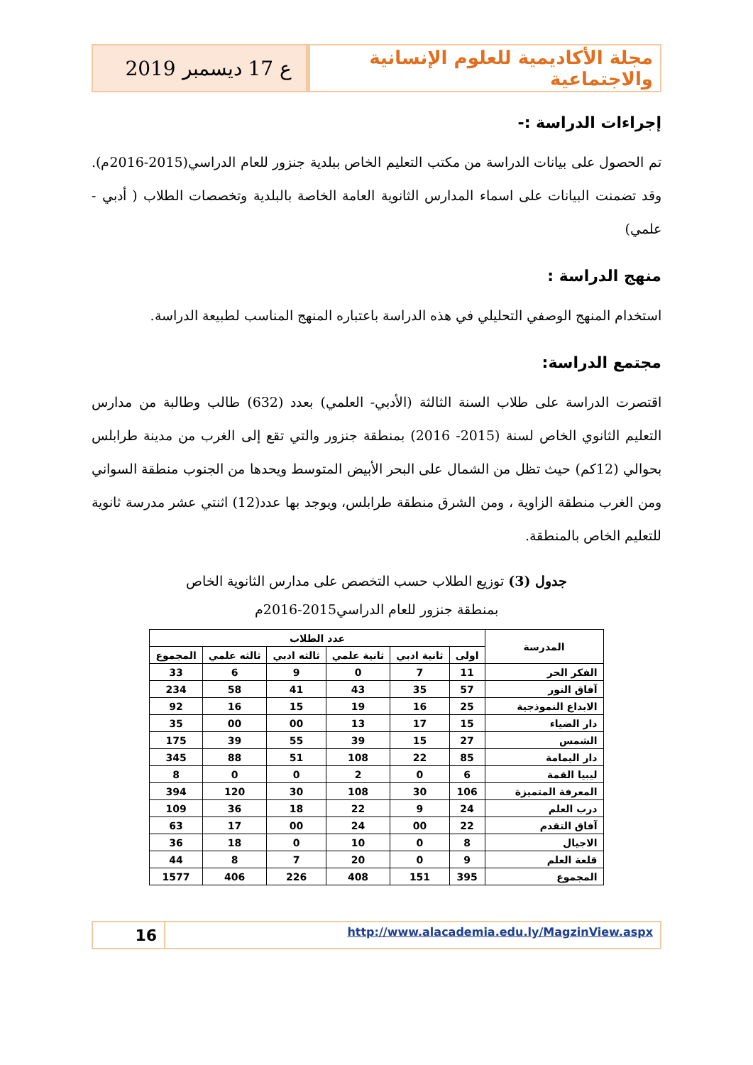مجلة الأكاديمية للعلوم الإنسانية والاجتماعية
ع 17 ديسمبر 2019
إجراءات الدراسة :-
تم الحصول على بيانات الدراسة من مكتب التعليم الخاص ببلدية جنزور للعام الدراسي(2015-2016م). وقد تضمنت البيانات على اسماء المدارس الثانوية العامة الخاصة بالبلدية وتخصصات الطلاب ( أدبي - علمي)
منهج الدراسة :
استخدام المنهج الوصفي التحليلي في هذه الدراسة باعتباره المنهج المناسب لطبيعة الدراسة.
مجتمع الدراسة:
اقتصرت الدراسة على طلاب السنة الثالثة (الأدبي- العلمي) بعدد (632) طالب وطالبة من مدارس التعليم الثانوي الخاص لسنة (2015- 2016) بمنطقة جنزور والتي تقع إلى الغرب من مدينة طرابلس بحوالي (12كم) حيث تظل من الشمال على البحر الأبيض المتوسط ويحدها من الجنوب منطقة السواني ومن الغرب منطقة الزاوية ، ومن الشرق منطقة طرابلس، ويوجد بها عدد(12) اثنتي عشر مدرسة ثانوية للتعليم الخاص بالمنطقة.
جدول (3) توزيع الطلاب حسب التخصص على مدارس الثانوية الخاص
بمنطقة جنزور للعام الدراسي2015-2016م
| المدرسة | عدد الطلاب | | | | | |
| --- | --- | --- | --- | --- | --- | --- |
| | اولى | ثانية ادبي | ثانية علمي | ثالثه ادبي | ثالثه علمي | المجموع |
| الفكر الحر | 11 | 7 | 0 | 9 | 6 | 33 |
| آفاق النور | 57 | 35 | 43 | 41 | 58 | 234 |
| الابداع النموذجية | 25 | 16 | 19 | 15 | 16 | 92 |
| دار الضياء | 15 | 17 | 13 | 00 | 00 | 35 |
| الشمس | 27 | 15 | 39 | 55 | 39 | 175 |
| دار اليمامة | 85 | 22 | 108 | 51 | 88 | 345 |
| ليبيا القمة | 6 | 0 | 2 | 0 | 0 | 8 |
| المعرفة المتميزة | 106 | 30 | 108 | 30 | 120 | 394 |
| درب العلم | 24 | 9 | 22 | 18 | 36 | 109 |
| آفاق التقدم | 22 | 00 | 24 | 00 | 17 | 63 |
| الاجيال | 8 | 0 | 10 | 0 | 18 | 36 |
| قلعة العلم | 9 | 0 | 20 | 7 | 8 | 44 |
| المجموع | 395 | 151 | 408 | 226 | 406 | 1577 |
http://www.alacademia.edu.ly/MagzinView.aspx
16